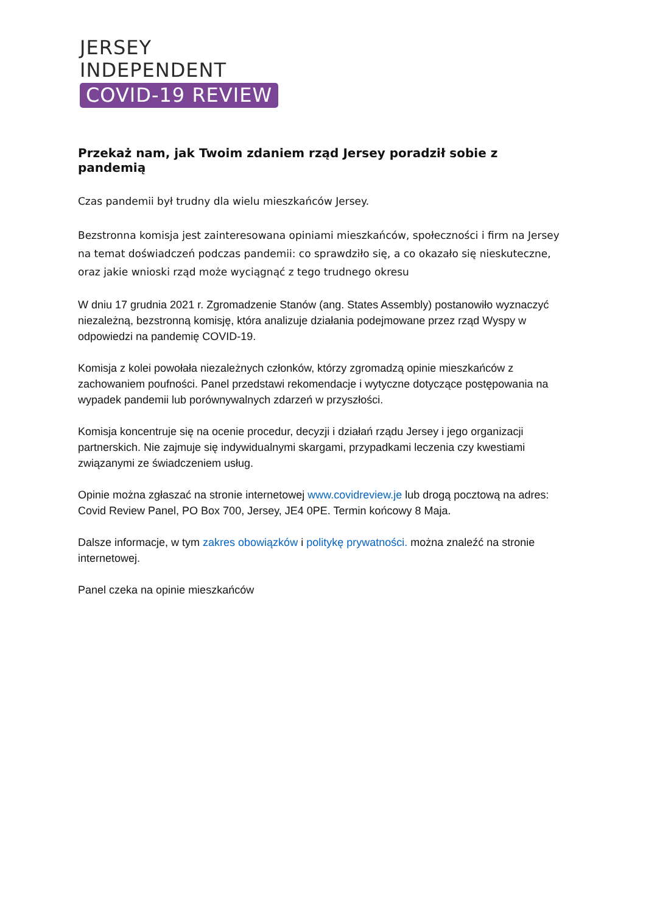JERSEY
INDEPENDENT
COVID-19 REVIEW
Przekaż nam, jak Twoim zdaniem rząd Jersey poradził sobie z pandemią
Czas pandemii był trudny dla wielu mieszkańców Jersey.
Bezstronna komisja jest zainteresowana opiniami mieszkańców, społeczności i firm na Jersey na temat doświadczeń podczas pandemii: co sprawdziło się, a co okazało się nieskuteczne, oraz jakie wnioski rząd może wyciągnąć z tego trudnego okresu
W dniu 17 grudnia 2021 r. Zgromadzenie Stanów (ang. States Assembly) postanowiło wyznaczyć niezależną, bezstronną komisję, która analizuje działania podejmowane przez rząd Wyspy w odpowiedzi na pandemię COVID-19.
Komisja z kolei powołała niezależnych członków, którzy zgromadzą opinie mieszkańców z zachowaniem poufności. Panel przedstawi rekomendacje i wytyczne dotyczące postępowania na wypadek pandemii lub porównywalnych zdarzeń w przyszłości.
Komisja koncentruje się na ocenie procedur, decyzji i działań rządu Jersey i jego organizacji partnerskich. Nie zajmuje się indywidualnymi skargami, przypadkami leczenia czy kwestiami związanymi ze świadczeniem usług.
Opinie można zgłaszać na stronie internetowej www.covidreview.je lub drogą pocztową na adres: Covid Review Panel, PO Box 700, Jersey, JE4 0PE. Termin końcowy 8 Maja.
Dalsze informacje, w tym zakres obowiązków i politykę prywatności. można znaleźć na stronie internetowej.
Panel czeka na opinie mieszkańców